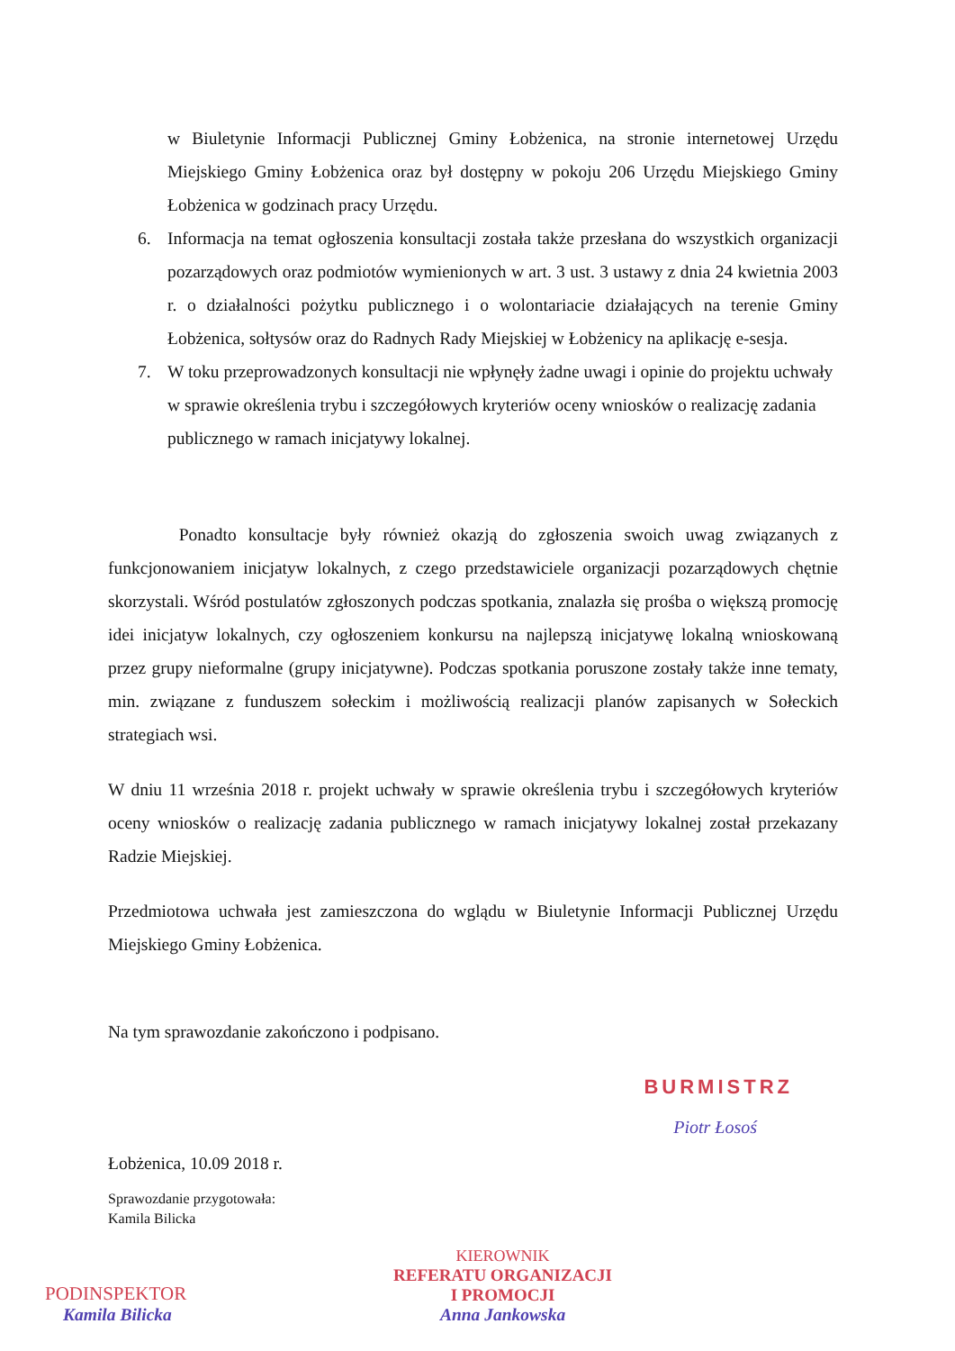w Biuletynie Informacji Publicznej Gminy Łobżenica, na stronie internetowej Urzędu Miejskiego Gminy Łobżenica oraz był dostępny w pokoju 206 Urzędu Miejskiego Gminy Łobżenica w godzinach pracy Urzędu.
6. Informacja na temat ogłoszenia konsultacji została także przesłana do wszystkich organizacji pozarządowych oraz podmiotów wymienionych w art. 3 ust. 3 ustawy z dnia 24 kwietnia 2003 r. o działalności pożytku publicznego i o wolontariacie działających na terenie Gminy Łobżenica, sołtysów oraz do Radnych Rady Miejskiej w Łobżenicy na aplikację e-sesja.
7. W toku przeprowadzonych konsultacji nie wpłynęły żadne uwagi i opinie do projektu uchwały w sprawie określenia trybu i szczegółowych kryteriów oceny wniosków o realizację zadania publicznego w ramach inicjatywy lokalnej.
Ponadto konsultacje były również okazją do zgłoszenia swoich uwag związanych z funkcjonowaniem inicjatyw lokalnych, z czego przedstawiciele organizacji pozarządowych chętnie skorzystali. Wśród postulatów zgłoszonych podczas spotkania, znalazła się prośba o większą promocję idei inicjatyw lokalnych, czy ogłoszeniem konkursu na najlepszą inicjatywę lokalną wnioskowaną przez grupy nieformalne (grupy inicjatywne). Podczas spotkania poruszone zostały także inne tematy, min. związane z funduszem sołeckim i możliwością realizacji planów zapisanych w Sołeckich strategiach wsi.
W dniu 11 września 2018 r. projekt uchwały w sprawie określenia trybu i szczegółowych kryteriów oceny wniosków o realizację zadania publicznego w ramach inicjatywy lokalnej został przekazany Radzie Miejskiej.
Przedmiotowa uchwała jest zamieszczona do wglądu w Biuletynie Informacji Publicznej Urzędu Miejskiego Gminy Łobżenica.
Na tym sprawozdanie zakończono i podpisano.
BURMISTRZ
Piotr Łosoś
Łobżenica, 10.09 2018 r.
Sprawozdanie przygotowała:
Kamila Bilicka
PODINSPEKTOR
Kamila Bilicka
KIEROWNIK
REFERATU ORGANIZACJI
I PROMOCJI
Anna Jankowska